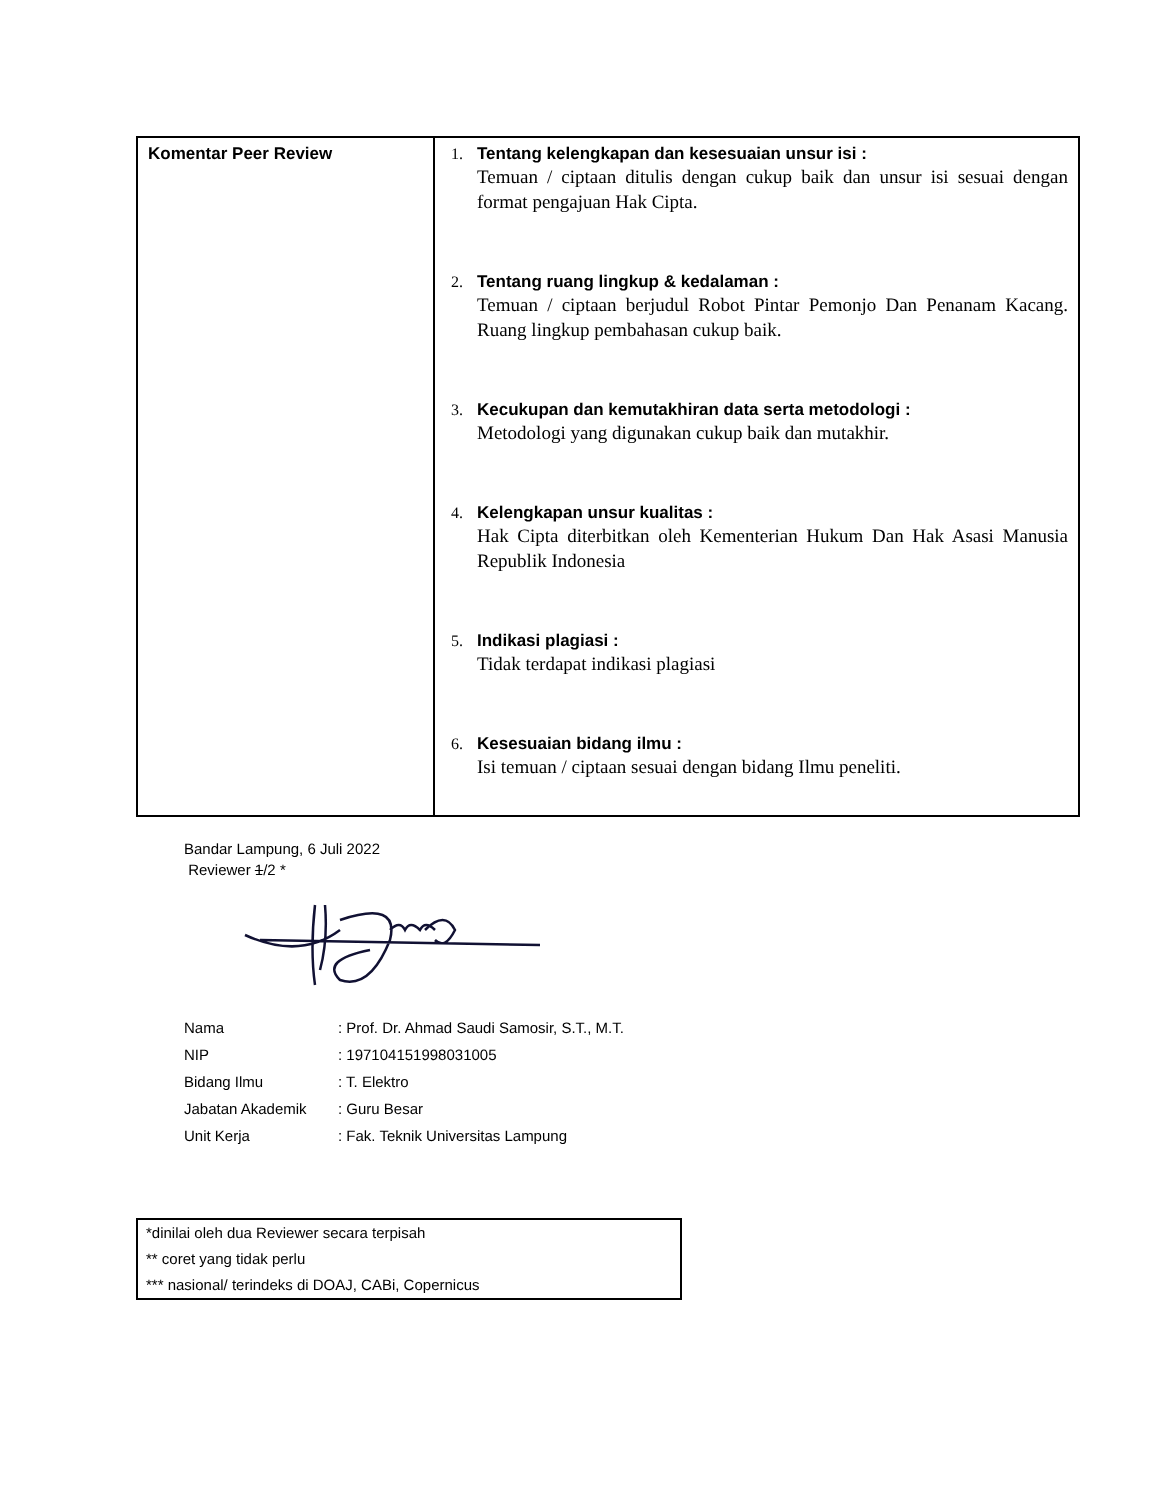| Komentar Peer Review | 1. Tentang kelengkapan dan kesesuaian unsur isi : Temuan / ciptaan ditulis dengan cukup baik dan unsur isi sesuai dengan format pengajuan Hak Cipta. 2. Tentang ruang lingkup & kedalaman : Temuan / ciptaan berjudul Robot Pintar Pemonjo Dan Penanam Kacang. Ruang lingkup pembahasan cukup baik. 3. Kecukupan dan kemutakhiran data serta metodologi : Metodologi yang digunakan cukup baik dan mutakhir. 4. Kelengkapan unsur kualitas : Hak Cipta diterbitkan oleh Kementerian Hukum Dan Hak Asasi Manusia Republik Indonesia 5. Indikasi plagiasi : Tidak terdapat indikasi plagiasi 6. Kesesuaian bidang ilmu : Isi temuan / ciptaan sesuai dengan bidang Ilmu peneliti. |
Bandar Lampung, 6 Juli 2022
Reviewer 1/2 *
| Nama | : Prof. Dr. Ahmad Saudi Samosir, S.T., M.T. |
| NIP | : 197104151998031005 |
| Bidang Ilmu | : T. Elektro |
| Jabatan Akademik | : Guru Besar |
| Unit Kerja | : Fak. Teknik Universitas Lampung |
*dinilai oleh dua Reviewer secara terpisah
** coret yang tidak perlu
*** nasional/ terindeks di DOAJ, CABi, Copernicus